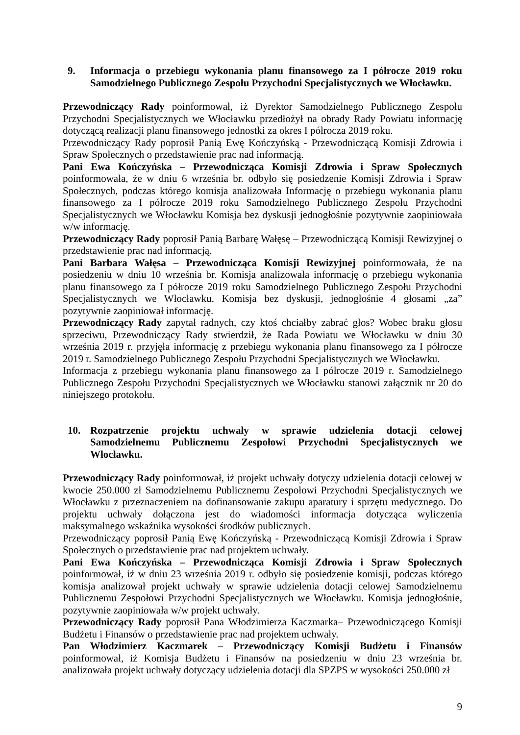9. Informacja o przebiegu wykonania planu finansowego za I półrocze 2019 roku Samodzielnego Publicznego Zespołu Przychodni Specjalistycznych we Włocławku.
Przewodniczący Rady poinformował, iż Dyrektor Samodzielnego Publicznego Zespołu Przychodni Specjalistycznych we Włocławku przedłożył na obrady Rady Powiatu informację dotyczącą realizacji planu finansowego jednostki za okres I półrocza 2019 roku.
Przewodniczący Rady poprosił Panią Ewę Kończyńską - Przewodniczącą Komisji Zdrowia i Spraw Społecznych o przedstawienie prac nad informacją.
Pani Ewa Kończyńska – Przewodnicząca Komisji Zdrowia i Spraw Społecznych poinformowała, że w dniu 6 września br. odbyło się posiedzenie Komisji Zdrowia i Spraw Społecznych, podczas którego komisja analizowała Informację o przebiegu wykonania planu finansowego za I półrocze 2019 roku Samodzielnego Publicznego Zespołu Przychodni Specjalistycznych we Włocławku Komisja bez dyskusji jednogłośnie pozytywnie zaopiniowała w/w informację.
Przewodniczący Rady poprosił Panią Barbarę Wałęsę – Przewodniczącą Komisji Rewizyjnej o przedstawienie prac nad informacją.
Pani Barbara Wałęsa – Przewodnicząca Komisji Rewizyjnej poinformowała, że na posiedzeniu w dniu 10 września br. Komisja analizowała informację o przebiegu wykonania planu finansowego za I półrocze 2019 roku Samodzielnego Publicznego Zespołu Przychodni Specjalistycznych we Włocławku. Komisja bez dyskusji, jednogłośnie 4 głosami „za” pozytywnie zaopiniował informację.
Przewodniczący Rady zapytał radnych, czy ktoś chciałby zabrać głos? Wobec braku głosu sprzeciwu, Przewodniczący Rady stwierdził, że Rada Powiatu we Włocławku w dniu 30 września 2019 r. przyjęła informację z przebiegu wykonania planu finansowego za I półrocze 2019 r. Samodzielnego Publicznego Zespołu Przychodni Specjalistycznych we Włocławku.
Informacja z przebiegu wykonania planu finansowego za I półrocze 2019 r. Samodzielnego Publicznego Zespołu Przychodni Specjalistycznych we Włocławku stanowi załącznik nr 20 do niniejszego protokołu.
10. Rozpatrzenie projektu uchwały w sprawie udzielenia dotacji celowej Samodzielnemu Publicznemu Zespołowi Przychodni Specjalistycznych we Włocławku.
Przewodniczący Rady poinformował, iż projekt uchwały dotyczy udzielenia dotacji celowej w kwocie 250.000 zł Samodzielnemu Publicznemu Zespołowi Przychodni Specjalistycznych we Włocławku z przeznaczeniem na dofinansowanie zakupu aparatury i sprzętu medycznego. Do projektu uchwały dołączona jest do wiadomości informacja dotycząca wyliczenia maksymalnego wskaźnika wysokości środków publicznych.
Przewodniczący poprosił Panią Ewę Kończyńską - Przewodniczącą Komisji Zdrowia i Spraw Społecznych o przedstawienie prac nad projektem uchwały.
Pani Ewa Kończyńska – Przewodnicząca Komisji Zdrowia i Spraw Społecznych poinformował, iż w dniu 23 września 2019 r. odbyło się posiedzenie komisji, podczas którego komisja analizował projekt uchwały w sprawie udzielenia dotacji celowej Samodzielnemu Publicznemu Zespołowi Przychodni Specjalistycznych we Włocławku. Komisja jednogłośnie, pozytywnie zaopiniowała w/w projekt uchwały.
Przewodniczący Rady poprosił Pana Włodzimierza Kaczmarka– Przewodniczącego Komisji Budżetu i Finansów o przedstawienie prac nad projektem uchwały.
Pan Włodzimierz Kaczmarek – Przewodniczący Komisji Budżetu i Finansów poinformował, iż Komisja Budżetu i Finansów na posiedzeniu w dniu 23 września br. analizowała projekt uchwały dotyczący udzielenia dotacji dla SPZPS w wysokości 250.000 zł
9